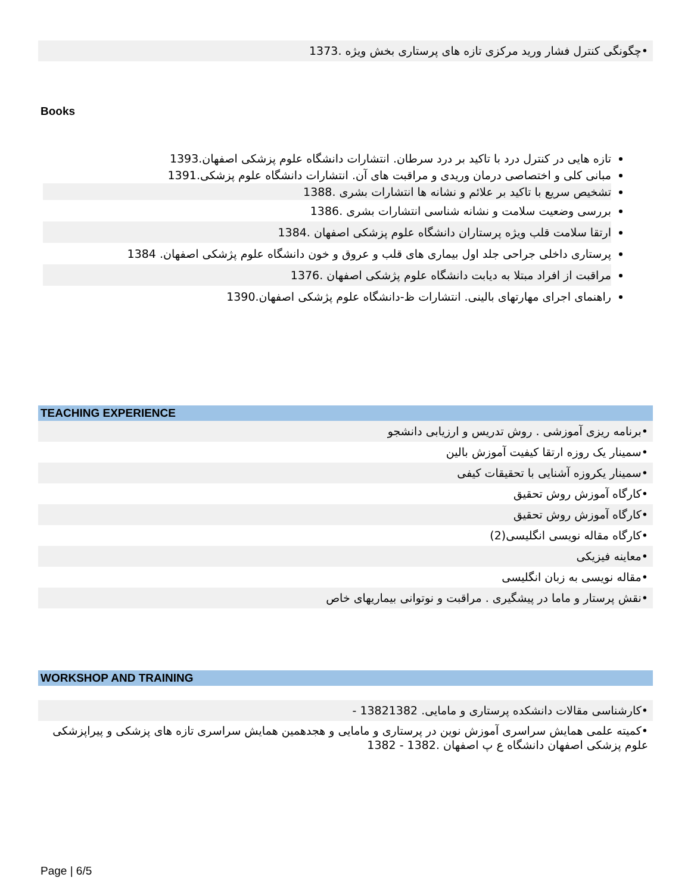•چگونگی کنترل فشار ورید مرکزی تازه های پرستاری بخش ویژه .1373
Books
تازه هایی در کنترل درد با تاکید بر درد سرطان. انتشارات دانشگاه علوم پزشکی اصفهان.1393
مبانی کلی و اختصاصی درمان وریدی و مراقبت های آن. انتشارات دانشگاه علوم پزشکی.1391
تشخیص سریع با تاکید بر علائم و نشانه ها انتشارات بشری .1388
بررسی وضعیت سلامت و نشانه شناسی انتشارات بشری .1386
ارتقا سلامت قلب ویژه پرستاران دانشگاه علوم پزشکی اصفهان .1384
پرستاری داخلی جراحی جلد اول بیماری های قلب و عروق و خون دانشگاه علوم پژشکی اصفهان. 1384
مراقبت از افراد مبتلا به دیابت دانشگاه علوم پژشکی اصفهان .1376
راهنمای اجرای مهارتهای بالینی. انتشارات ظ-دانشگاه علوم پژشکی اصفهان.1390
TEACHING EXPERIENCE
•برنامه ریزی آموزشی . روش تدریس و ارزیابی دانشجو
•سمینار یک روزه ارتقا کیفیت آموزش بالین
•سمینار یکروزه آشنایی با تحقیقات کیفی
•کارگاه آموزش روش تحقیق
•کارگاه آموزش روش تحقیق
•کارگاه مقاله نویسی انگلیسی(2)
•معاینه فیزیکی
•مقاله نویسی به زبان انگلیسی
•نقش پرستار و ماما در پیشگیری . مراقبت و نوتوانی بیماریهای خاص
WORKSHOP AND TRAINING
•کارشناسی مقالات دانشکده پرستاری و مامایی. 13821382 -
•کمیته علمی همایش سراسری آموزش نوین در پرستاری و مامایی و هجدهمین همایش سراسری تازه های پزشکی و پیراپزشکی علوم پزشکی اصفهان دانشگاه ع پ اصفهان .1382 - 1382
Page | 6/5